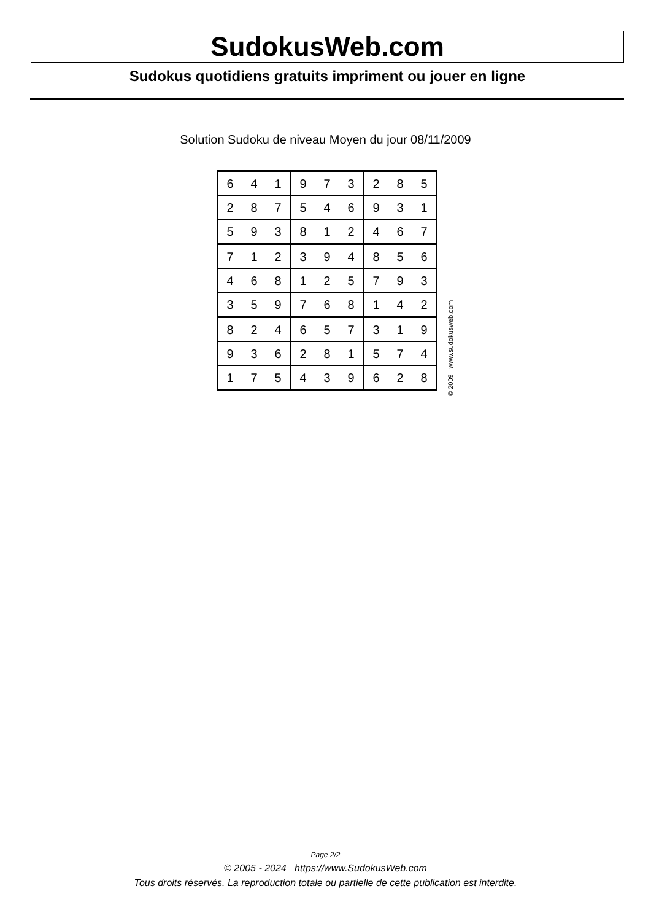SudokusWeb.com
Sudokus quotidiens gratuits impriment ou jouer en ligne
Solution Sudoku de niveau Moyen du jour 08/11/2009
| 6 | 4 | 1 | 9 | 7 | 3 | 2 | 8 | 5 |
| 2 | 8 | 7 | 5 | 4 | 6 | 9 | 3 | 1 |
| 5 | 9 | 3 | 8 | 1 | 2 | 4 | 6 | 7 |
| 7 | 1 | 2 | 3 | 9 | 4 | 8 | 5 | 6 |
| 4 | 6 | 8 | 1 | 2 | 5 | 7 | 9 | 3 |
| 3 | 5 | 9 | 7 | 6 | 8 | 1 | 4 | 2 |
| 8 | 2 | 4 | 6 | 5 | 7 | 3 | 1 | 9 |
| 9 | 3 | 6 | 2 | 8 | 1 | 5 | 7 | 4 |
| 1 | 7 | 5 | 4 | 3 | 9 | 6 | 2 | 8 |
© 2009 www.sudokusweb.com
Page 2/2
© 2005 - 2024 https://www.SudokusWeb.com
Tous droits réservés. La reproduction totale ou partielle de cette publication est interdite.